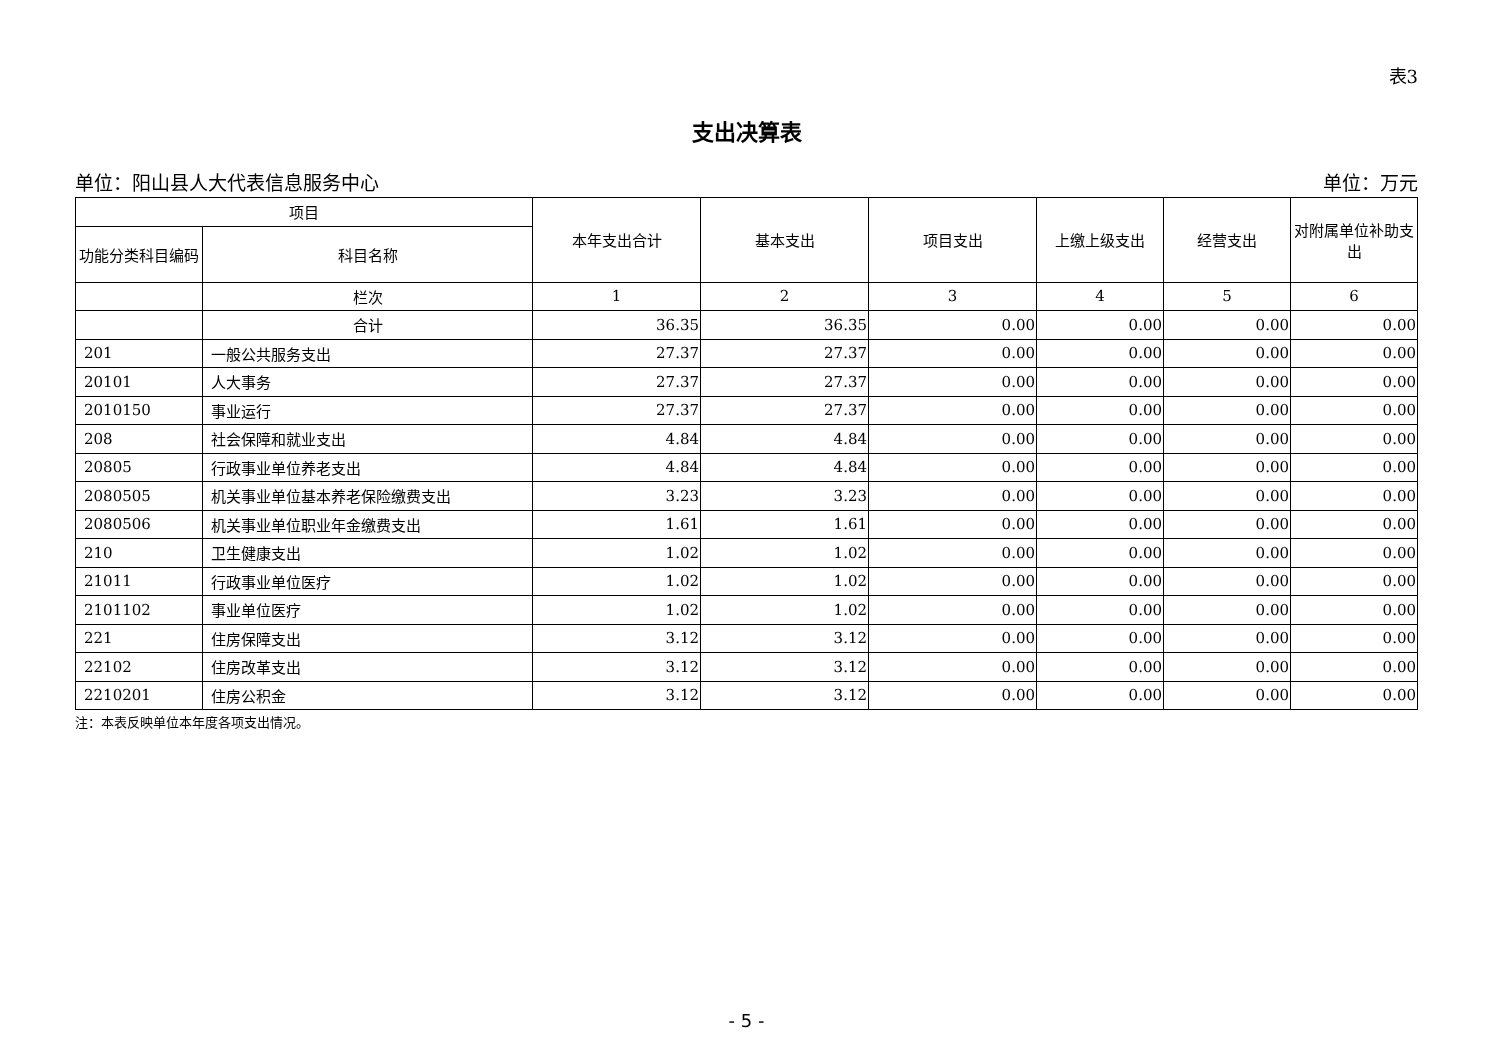表3
支出决算表
单位：阳山县人大代表信息服务中心 单位：万元
| 项目 | | 本年支出合计 | 基本支出 | 项目支出 | 上缴上级支出 | 经营支出 | 对附属单位补助支出 |
| --- | --- | --- | --- | --- | --- | --- | --- |
| 功能分类科目编码 | 科目名称 | | | | | | |
| | 栏次 | 1 | 2 | 3 | 4 | 5 | 6 |
| | 合计 | 36.35 | 36.35 | 0.00 | 0.00 | 0.00 | 0.00 |
| 201 | 一般公共服务支出 | 27.37 | 27.37 | 0.00 | 0.00 | 0.00 | 0.00 |
| 20101 | 人大事务 | 27.37 | 27.37 | 0.00 | 0.00 | 0.00 | 0.00 |
| 2010150 | 事业运行 | 27.37 | 27.37 | 0.00 | 0.00 | 0.00 | 0.00 |
| 208 | 社会保障和就业支出 | 4.84 | 4.84 | 0.00 | 0.00 | 0.00 | 0.00 |
| 20805 | 行政事业单位养老支出 | 4.84 | 4.84 | 0.00 | 0.00 | 0.00 | 0.00 |
| 2080505 | 机关事业单位基本养老保险缴费支出 | 3.23 | 3.23 | 0.00 | 0.00 | 0.00 | 0.00 |
| 2080506 | 机关事业单位职业年金缴费支出 | 1.61 | 1.61 | 0.00 | 0.00 | 0.00 | 0.00 |
| 210 | 卫生健康支出 | 1.02 | 1.02 | 0.00 | 0.00 | 0.00 | 0.00 |
| 21011 | 行政事业单位医疗 | 1.02 | 1.02 | 0.00 | 0.00 | 0.00 | 0.00 |
| 2101102 | 事业单位医疗 | 1.02 | 1.02 | 0.00 | 0.00 | 0.00 | 0.00 |
| 221 | 住房保障支出 | 3.12 | 3.12 | 0.00 | 0.00 | 0.00 | 0.00 |
| 22102 | 住房改革支出 | 3.12 | 3.12 | 0.00 | 0.00 | 0.00 | 0.00 |
| 2210201 | 住房公积金 | 3.12 | 3.12 | 0.00 | 0.00 | 0.00 | 0.00 |
注：本表反映单位本年度各项支出情况。
- 5 -